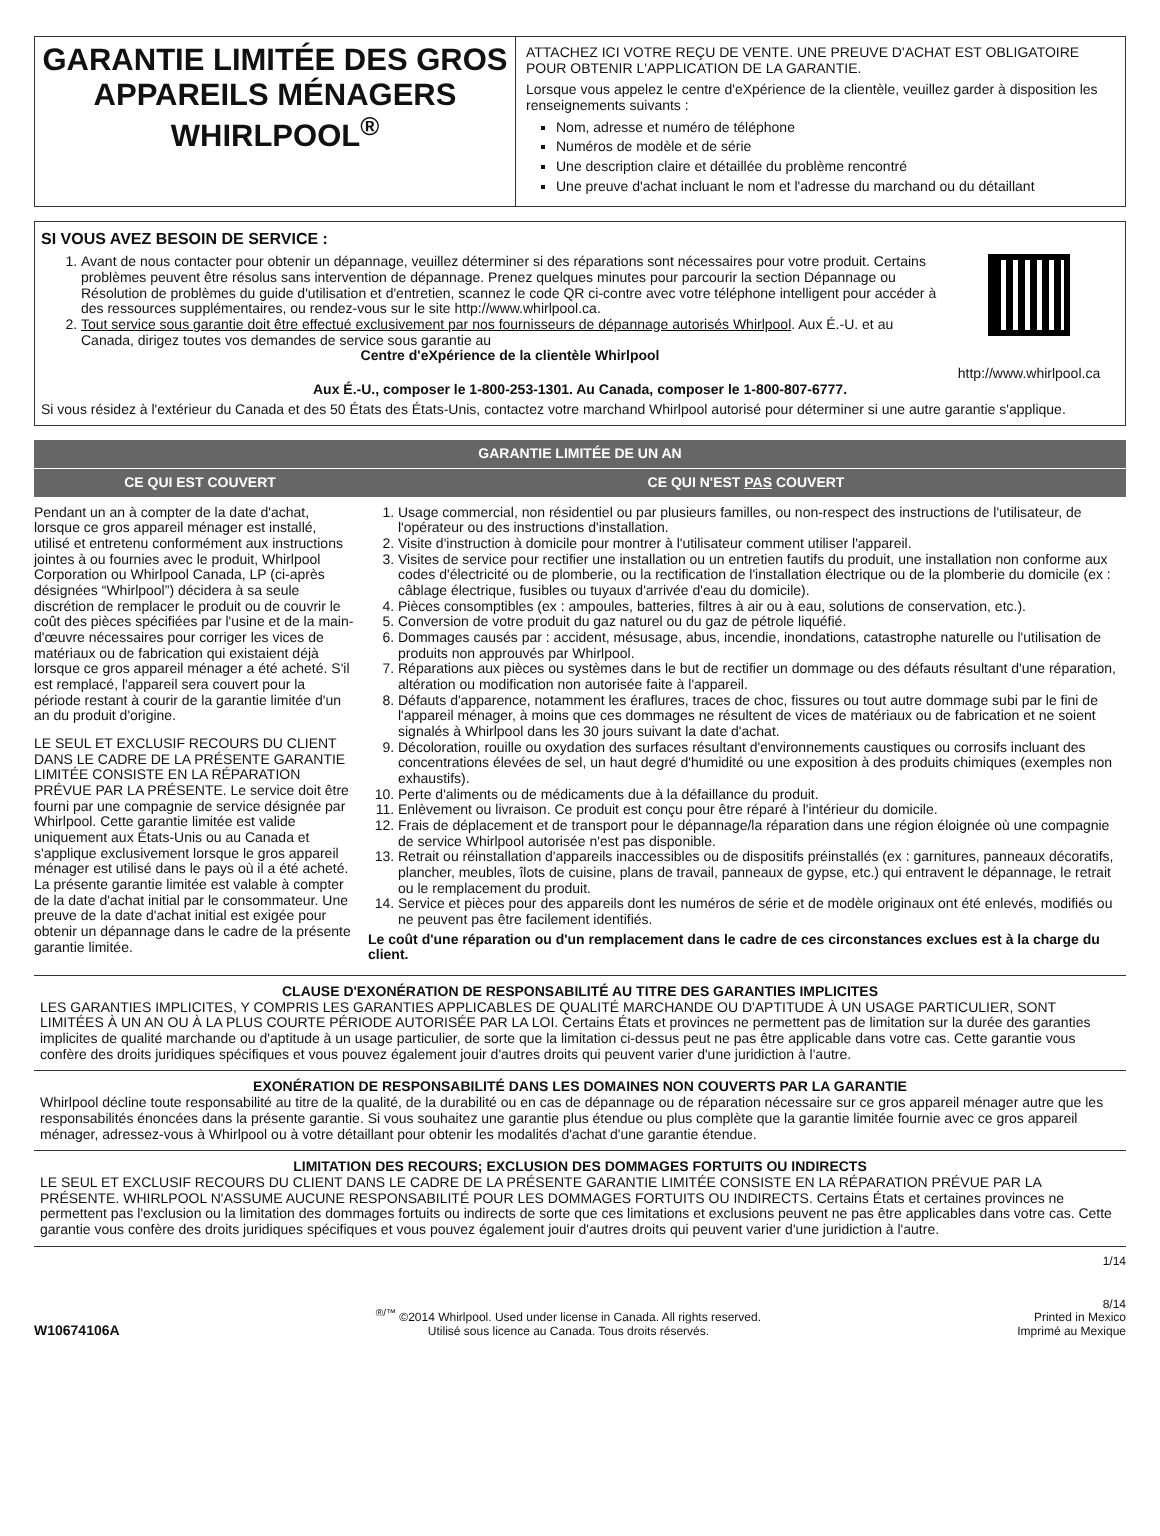GARANTIE LIMITÉE DES GROS APPAREILS MÉNAGERS WHIRLPOOL<sup>®</sup>
ATTACHEZ ICI VOTRE REÇU DE VENTE. UNE PREUVE D'ACHAT EST OBLIGATOIRE POUR OBTENIR L'APPLICATION DE LA GARANTIE.
Lorsque vous appelez le centre d'eXpérience de la clientèle, veuillez garder à disposition les renseignements suivants :
Nom, adresse et numéro de téléphone
Numéros de modèle et de série
Une description claire et détaillée du problème rencontré
Une preuve d'achat incluant le nom et l'adresse du marchand ou du détaillant
SI VOUS AVEZ BESOIN DE SERVICE :
1. Avant de nous contacter pour obtenir un dépannage, veuillez déterminer si des réparations sont nécessaires pour votre produit. Certains problèmes peuvent être résolus sans intervention de dépannage. Prenez quelques minutes pour parcourir la section Dépannage ou Résolution de problèmes du guide d'utilisation et d'entretien, scannez le code QR ci-contre avec votre téléphone intelligent pour accéder à des ressources supplémentaires, ou rendez-vous sur le site http://www.whirlpool.ca.
2. Tout service sous garantie doit être effectué exclusivement par nos fournisseurs de dépannage autorisés Whirlpool. Aux É.-U. et au Canada, dirigez toutes vos demandes de service sous garantie au
Centre d'eXpérience de la clientèle Whirlpool
http://www.whirlpool.ca
Aux É.-U., composer le 1-800-253-1301. Au Canada, composer le 1-800-807-6777.
Si vous résidez à l'extérieur du Canada et des 50 États des États-Unis, contactez votre marchand Whirlpool autorisé pour déterminer si une autre garantie s'applique.
GARANTIE LIMITÉE DE UN AN
CE QUI EST COUVERT CE QUI N'EST PAS COUVERT
Pendant un an à compter de la date d'achat, lorsque ce gros appareil ménager est installé, utilisé et entretenu conformément aux instructions jointes à ou fournies avec le produit, Whirlpool Corporation ou Whirlpool Canada, LP (ci-après désignées “Whirlpool”) décidera à sa seule discrétion de remplacer le produit ou de couvrir le coût des pièces spécifiées par l'usine et de la main-d'œuvre nécessaires pour corriger les vices de matériaux ou de fabrication qui existaient déjà lorsque ce gros appareil ménager a été acheté. S'il est remplacé, l'appareil sera couvert pour la période restant à courir de la garantie limitée d'un an du produit d'origine.
LE SEUL ET EXCLUSIF RECOURS DU CLIENT DANS LE CADRE DE LA PRÉSENTE GARANTIE LIMITÉE CONSISTE EN LA RÉPARATION PRÉVUE PAR LA PRÉSENTE. Le service doit être fourni par une compagnie de service désignée par Whirlpool. Cette garantie limitée est valide uniquement aux États-Unis ou au Canada et s'applique exclusivement lorsque le gros appareil ménager est utilisé dans le pays où il a été acheté. La présente garantie limitée est valable à compter de la date d'achat initial par le consommateur. Une preuve de la date d'achat initial est exigée pour obtenir un dépannage dans le cadre de la présente garantie limitée.
1. Usage commercial, non résidentiel ou par plusieurs familles, ou non-respect des instructions de l'utilisateur, de l'opérateur ou des instructions d'installation.
2. Visite d'instruction à domicile pour montrer à l'utilisateur comment utiliser l'appareil.
3. Visites de service pour rectifier une installation ou un entretien fautifs du produit, une installation non conforme aux codes d'électricité ou de plomberie, ou la rectification de l'installation électrique ou de la plomberie du domicile (ex : câblage électrique, fusibles ou tuyaux d'arrivée d'eau du domicile).
4. Pièces consomptibles (ex : ampoules, batteries, filtres à air ou à eau, solutions de conservation, etc.).
5. Conversion de votre produit du gaz naturel ou du gaz de pétrole liquéfié.
6. Dommages causés par : accident, mésusage, abus, incendie, inondations, catastrophe naturelle ou l'utilisation de produits non approuvés par Whirlpool.
7. Réparations aux pièces ou systèmes dans le but de rectifier un dommage ou des défauts résultant d'une réparation, altération ou modification non autorisée faite à l'appareil.
8. Défauts d'apparence, notamment les éraflures, traces de choc, fissures ou tout autre dommage subi par le fini de l'appareil ménager, à moins que ces dommages ne résultent de vices de matériaux ou de fabrication et ne soient signalés à Whirlpool dans les 30 jours suivant la date d'achat.
9. Décoloration, rouille ou oxydation des surfaces résultant d'environnements caustiques ou corrosifs incluant des concentrations élevées de sel, un haut degré d'humidité ou une exposition à des produits chimiques (exemples non exhaustifs).
10. Perte d'aliments ou de médicaments due à la défaillance du produit.
11. Enlèvement ou livraison. Ce produit est conçu pour être réparé à l'intérieur du domicile.
12. Frais de déplacement et de transport pour le dépannage/la réparation dans une région éloignée où une compagnie de service Whirlpool autorisée n'est pas disponible.
13. Retrait ou réinstallation d'appareils inaccessibles ou de dispositifs préinstallés (ex : garnitures, panneaux décoratifs, plancher, meubles, îlots de cuisine, plans de travail, panneaux de gypse, etc.) qui entravent le dépannage, le retrait ou le remplacement du produit.
14. Service et pièces pour des appareils dont les numéros de série et de modèle originaux ont été enlevés, modifiés ou ne peuvent pas être facilement identifiés.
Le coût d'une réparation ou d'un remplacement dans le cadre de ces circonstances exclues est à la charge du client.
CLAUSE D'EXONÉRATION DE RESPONSABILITÉ AU TITRE DES GARANTIES IMPLICITES
LES GARANTIES IMPLICITES, Y COMPRIS LES GARANTIES APPLICABLES DE QUALITÉ MARCHANDE OU D'APTITUDE À UN USAGE PARTICULIER, SONT LIMITÉES À UN AN OU À LA PLUS COURTE PÉRIODE AUTORISÉE PAR LA LOI. Certains États et provinces ne permettent pas de limitation sur la durée des garanties implicites de qualité marchande ou d'aptitude à un usage particulier, de sorte que la limitation ci-dessus peut ne pas être applicable dans votre cas. Cette garantie vous confère des droits juridiques spécifiques et vous pouvez également jouir d'autres droits qui peuvent varier d'une juridiction à l'autre.
EXONÉRATION DE RESPONSABILITÉ DANS LES DOMAINES NON COUVERTS PAR LA GARANTIE
Whirlpool décline toute responsabilité au titre de la qualité, de la durabilité ou en cas de dépannage ou de réparation nécessaire sur ce gros appareil ménager autre que les responsabilités énoncées dans la présente garantie. Si vous souhaitez une garantie plus étendue ou plus complète que la garantie limitée fournie avec ce gros appareil ménager, adressez-vous à Whirlpool ou à votre détaillant pour obtenir les modalités d'achat d'une garantie étendue.
LIMITATION DES RECOURS; EXCLUSION DES DOMMAGES FORTUITS OU INDIRECTS
LE SEUL ET EXCLUSIF RECOURS DU CLIENT DANS LE CADRE DE LA PRÉSENTE GARANTIE LIMITÉE CONSISTE EN LA RÉPARATION PRÉVUE PAR LA PRÉSENTE. WHIRLPOOL N'ASSUME AUCUNE RESPONSABILITÉ POUR LES DOMMAGES FORTUITS OU INDIRECTS. Certains États et certaines provinces ne permettent pas l'exclusion ou la limitation des dommages fortuits ou indirects de sorte que ces limitations et exclusions peuvent ne pas être applicables dans votre cas. Cette garantie vous confère des droits juridiques spécifiques et vous pouvez également jouir d'autres droits qui peuvent varier d'une juridiction à l'autre.
1/14
W10674106A
<sup>®/™</sup> ©2014 Whirlpool. Used under license in Canada. All rights reserved.
Utilisé sous licence au Canada. Tous droits réservés.
8/14
Printed in Mexico
Imprimé au Mexique